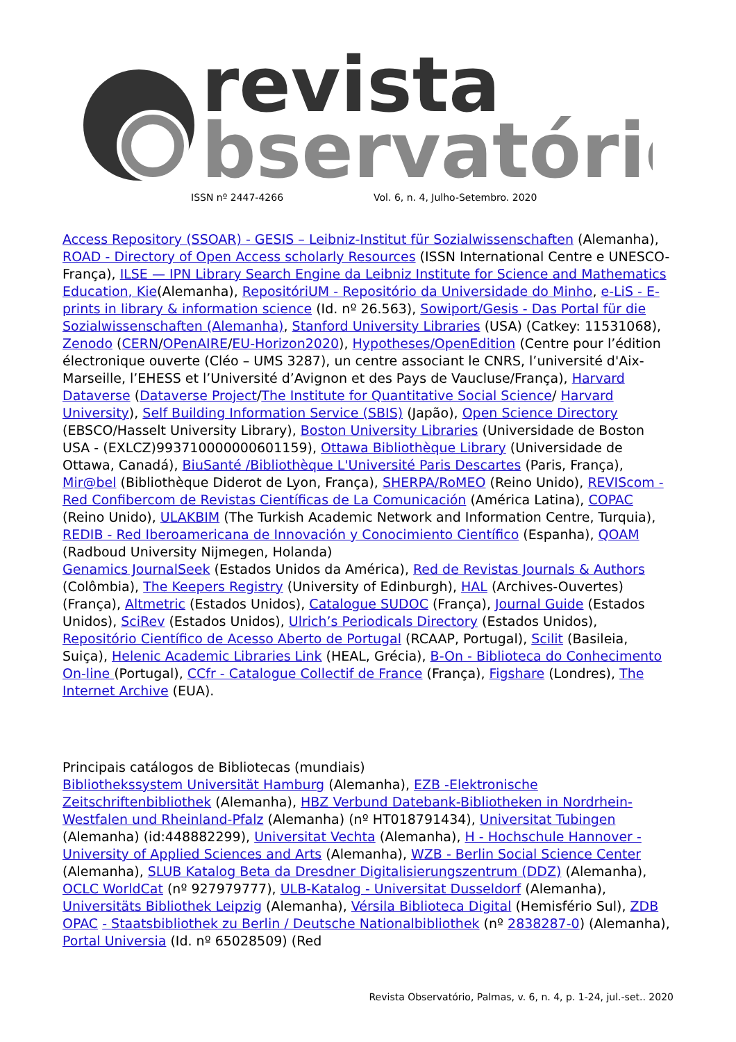revista
bservatório
ISSN nº 2447-4266 Vol. 6, n. 4, Julho-Setembro. 2020
Access Repository (SSOAR) - GESIS – Leibniz-Institut für Sozialwissenschaften (Alemanha), ROAD - Directory of Open Access scholarly Resources (ISSN International Centre e UNESCO-França), ILSE — IPN Library Search Engine da Leibniz Institute for Science and Mathematics Education, Kie(Alemanha), RepositóriUM - Repositório da Universidade do Minho, e-LiS - E-prints in library & information science (Id. nº 26.563), Sowiport/Gesis - Das Portal für die Sozialwissenschaften (Alemanha), Stanford University Libraries (USA) (Catkey: 11531068), Zenodo (CERN/OPenAIRE/EU-Horizon2020), Hypotheses/OpenEdition (Centre pour l’édition électronique ouverte (Cléo – UMS 3287), un centre associant le CNRS, l’université d'Aix-Marseille, l’EHESS et l’Université d’Avignon et des Pays de Vaucluse/França), Harvard Dataverse (Dataverse Project/The Institute for Quantitative Social Science/ Harvard University), Self Building Information Service (SBIS) (Japão), Open Science Directory (EBSCO/Hasselt University Library), Boston University Libraries (Universidade de Boston USA - (EXLCZ)993710000000601159), Ottawa Bibliothèque Library (Universidade de Ottawa, Canadá), BiuSanté /Bibliothèque L'Université Paris Descartes (Paris, França), Mir@bel (Bibliothèque Diderot de Lyon, França), SHERPA/RoMEO (Reino Unido), REVIScom - Red Confibercom de Revistas Científicas de La Comunicación (América Latina), COPAC (Reino Unido), ULAKBIM (The Turkish Academic Network and Information Centre, Turquia), REDIB - Red Iberoamericana de Innovación y Conocimiento Científico (Espanha), QOAM (Radboud University Nijmegen, Holanda)
Genamics JournalSeek (Estados Unidos da América), Red de Revistas Journals & Authors (Colômbia), The Keepers Registry (University of Edinburgh), HAL (Archives-Ouvertes) (França), Altmetric (Estados Unidos), Catalogue SUDOC (França), Journal Guide (Estados Unidos), SciRev (Estados Unidos), Ulrich’s Periodicals Directory (Estados Unidos), Repositório Científico de Acesso Aberto de Portugal (RCAAP, Portugal), Scilit (Basileia, Suiça), Helenic Academic Libraries Link (HEAL, Grécia), B-On - Biblioteca do Conhecimento On-line (Portugal), CCfr - Catalogue Collectif de France (França), Figshare (Londres), The Internet Archive (EUA).
Principais catálogos de Bibliotecas (mundiais)
Bibliothekssystem Universität Hamburg (Alemanha), EZB -Elektronische Zeitschriftenbibliothek (Alemanha), HBZ Verbund Datebank-Bibliotheken in Nordrhein-Westfalen und Rheinland-Pfalz (Alemanha) (nº HT018791434), Universitat Tubingen (Alemanha) (id:448882299), Universitat Vechta (Alemanha), H - Hochschule Hannover - University of Applied Sciences and Arts (Alemanha), WZB - Berlin Social Science Center (Alemanha), SLUB Katalog Beta da Dresdner Digitalisierungszentrum (DDZ) (Alemanha), OCLC WorldCat (nº 927979777), ULB-Katalog - Universitat Dusseldorf (Alemanha), Universitäts Bibliothek Leipzig (Alemanha), Vérsila Biblioteca Digital (Hemisfério Sul), ZDB OPAC - Staatsbibliothek zu Berlin / Deutsche Nationalbibliothek (nº 2838287-0) (Alemanha), Portal Universia (Id. nº 65028509) (Red
Revista Observatório, Palmas, v. 6, n. 4, p. 1-24, jul.-set.. 2020